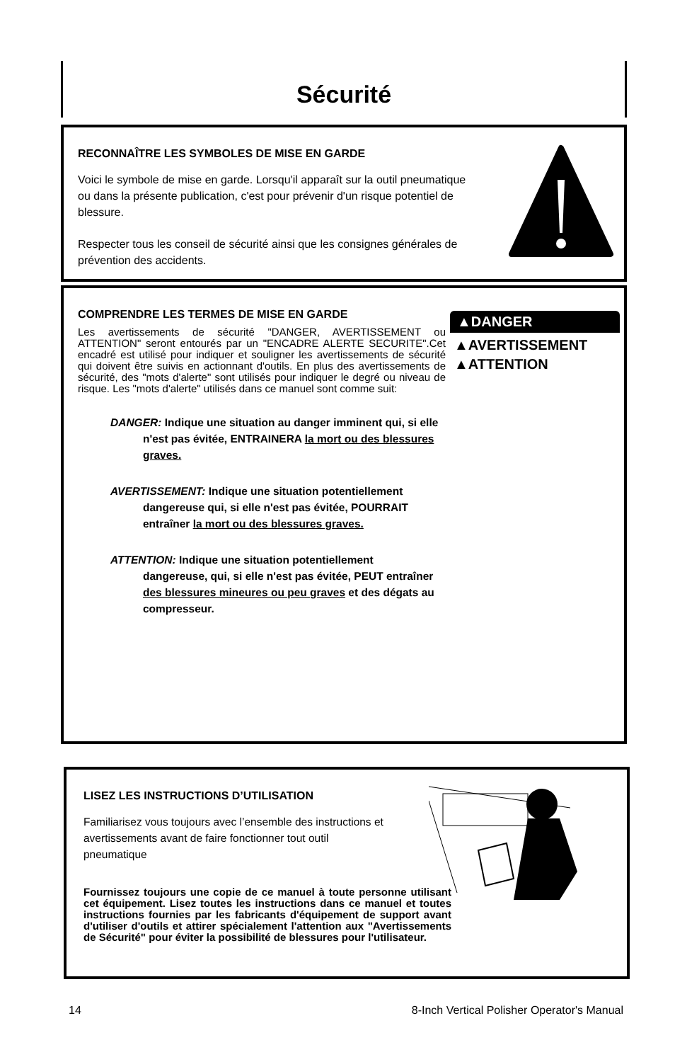Sécurité
RECONNAÎTRE LES SYMBOLES DE MISE EN GARDE
Voici le symbole de mise en garde. Lorsqu'il apparaît sur la outil pneumatique ou dans la présente publication, c'est pour prévenir d'un risque potentiel de blessure.
Respecter tous les conseil de sécurité ainsi que les consignes générales de prévention des accidents.
COMPRENDRE LES TERMES DE MISE EN GARDE
▲DANGER
▲AVERTISSEMENT
▲ATTENTION
Les avertissements de sécurité "DANGER, AVERTISSEMENT ou ATTENTION" seront entourés par un "ENCADRE ALERTE SECURITE".Cet encadré est utilisé pour indiquer et souligner les avertissements de sécurité qui doivent être suivis en actionnant d'outils. En plus des avertissements de sécurité, des "mots d'alerte" sont utilisés pour indiquer le degré ou niveau de risque. Les "mots d'alerte" utilisés dans ce manuel sont comme suit:
DANGER: Indique une situation au danger imminent qui, si elle n'est pas évitée, ENTRAINERA la mort ou des blessures graves.
AVERTISSEMENT: Indique une situation potentiellement dangereuse qui, si elle n'est pas évitée, POURRAIT entraîner la mort ou des blessures graves.
ATTENTION: Indique une situation potentiellement dangereuse, qui, si elle n'est pas évitée, PEUT entraîner des blessures mineures ou peu graves et des dégats au compresseur.
LISEZ LES INSTRUCTIONS D’UTILISATION
Familiarisez vous toujours avec l’ensemble des instructions et avertissements avant de faire fonctionner tout outil pneumatique
Fournissez toujours une copie de ce manuel à toute personne utilisant cet équipement. Lisez toutes les instructions dans ce manuel et toutes instructions fournies par les fabricants d'équipement de support avant d'utiliser d'outils et attirer spécialement l'attention aux "Avertissements de Sécurité" pour éviter la possibilité de blessures pour l'utilisateur.
14 8-Inch Vertical Polisher Operator's Manual